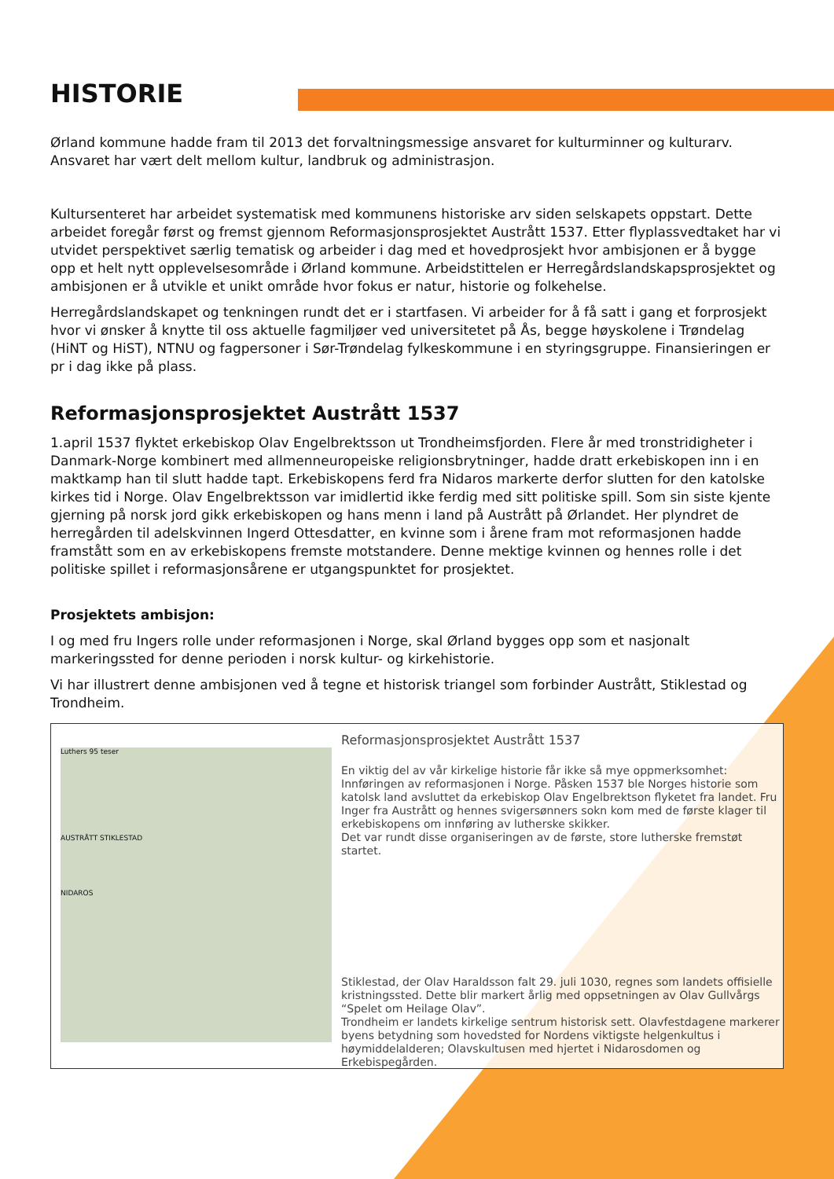HISTORIE
Ørland kommune hadde fram til 2013 det forvaltningsmessige ansvaret for kulturminner og kulturarv. Ansvaret har vært delt mellom kultur, landbruk og administrasjon.
Kultursenteret har arbeidet systematisk med kommunens historiske arv siden selskapets oppstart. Dette arbeidet foregår først og fremst gjennom Reformasjonsprosjektet Austrått 1537. Etter flyplassvedtaket har vi utvidet perspektivet særlig tematisk og arbeider i dag med et hovedprosjekt hvor ambisjonen er å bygge opp et helt nytt opplevelsesområde i Ørland kommune. Arbeidstittelen er Herregårdslandskapsprosjektet og ambisjonen er å utvikle et unikt område hvor fokus er natur, historie og folkehelse.
Herregårdslandskapet og tenkningen rundt det er i startfasen. Vi arbeider for å få satt i gang et forprosjekt hvor vi ønsker å knytte til oss aktuelle fagmiljøer ved universitetet på Ås, begge høyskolene i Trøndelag (HiNT og HiST), NTNU og fagpersoner i Sør-Trøndelag fylkeskommune i en styringsgruppe. Finansieringen er pr i dag ikke på plass.
Reformasjonsprosjektet Austrått 1537
1.april 1537 flyktet erkebiskop Olav Engelbrektsson ut Trondheimsfjorden. Flere år med tronstridigheter i Danmark-Norge kombinert med allmenneuropeiske religionsbrytninger, hadde dratt erkebiskopen inn i en maktkamp han til slutt hadde tapt. Erkebiskopens ferd fra Nidaros markerte derfor slutten for den katolske kirkes tid i Norge. Olav Engelbrektsson var imidlertid ikke ferdig med sitt politiske spill. Som sin siste kjente gjerning på norsk jord gikk erkebiskopen og hans menn i land på Austrått på Ørlandet. Her plyndret de herregården til adelskvinnen Ingerd Ottesdatter, en kvinne som i årene fram mot reformasjonen hadde framstått som en av erkebiskopens fremste motstandere. Denne mektige kvinnen og hennes rolle i det politiske spillet i reformasjonsårene er utgangspunktet for prosjektet.
Prosjektets ambisjon:
I og med fru Ingers rolle under reformasjonen i Norge, skal Ørland bygges opp som et nasjonalt markeringssted for denne perioden i norsk kultur- og kirkehistorie.
Vi har illustrert denne ambisjonen ved å tegne et historisk triangel som forbinder Austrått, Stiklestad og Trondheim.
Luthers 95 teser
AUSTRÅTT STIKLESTAD
NIDAROS
Reformasjonsprosjektet Austrått 1537
En viktig del av vår kirkelige historie får ikke så mye oppmerksomhet: Innføringen av reformasjonen i Norge. Påsken 1537 ble Norges historie som katolsk land avsluttet da erkebiskop Olav Engelbrektson flyketet fra landet. Fru Inger fra Austrått og hennes svigersønners sokn kom med de første klager til erkebiskopens om innføring av lutherske skikker.
Det var rundt disse organiseringen av de første, store lutherske fremstøt startet.
Stiklestad, der Olav Haraldsson falt 29. juli 1030, regnes som landets offisielle kristningssted. Dette blir markert årlig med oppsetningen av Olav Gullvårgs “Spelet om Heilage Olav”.
Trondheim er landets kirkelige sentrum historisk sett. Olavfestdagene markerer byens betydning som hovedsted for Nordens viktigste helgenkultus i høymiddelalderen; Olavskultusen med hjertet i Nidarosdomen og Erkebispegården.